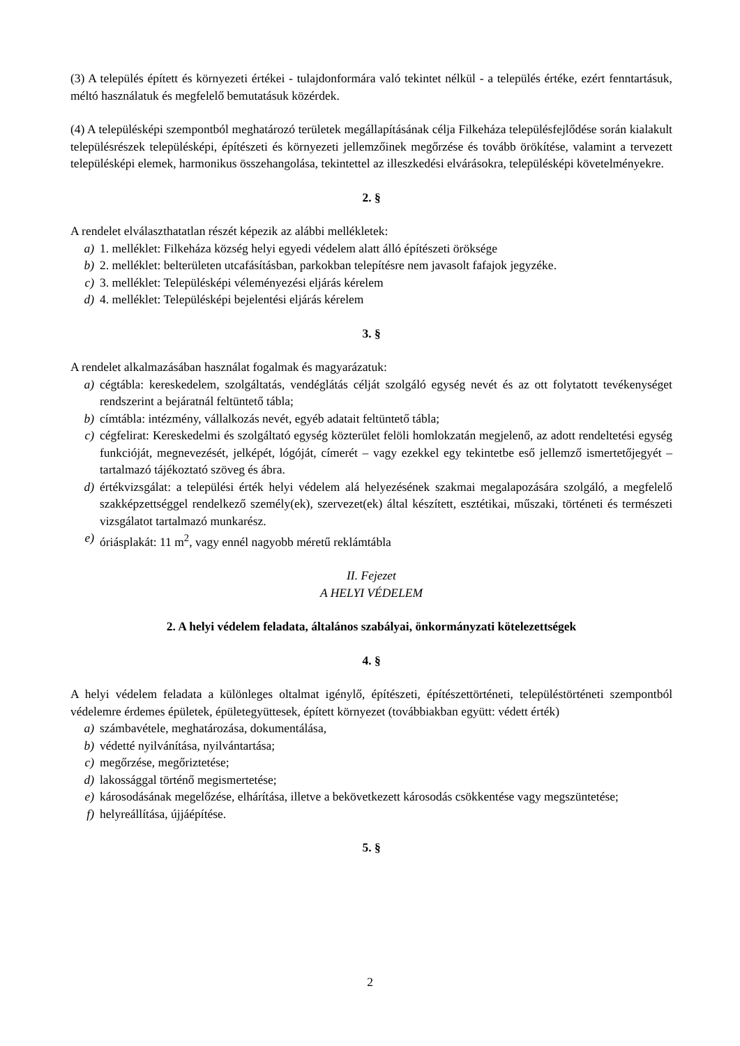(3) A település épített és környezeti értékei - tulajdonformára való tekintet nélkül - a település értéke, ezért fenntartásuk, méltó használatuk és megfelelő bemutatásuk közérdek.
(4) A településképi szempontból meghatározó területek megállapításának célja Filkeháza településfejlődése során kialakult településrészek településképi, építészeti és környezeti jellemzőinek megőrzése és tovább örökítése, valamint a tervezett településképi elemek, harmonikus összehangolása, tekintettel az illeszkedési elvárásokra, településképi követelményekre.
2. §
A rendelet elválaszthatatlan részét képezik az alábbi mellékletek:
a) 1. melléklet: Filkeháza község helyi egyedi védelem alatt álló építészeti öröksége
b) 2. melléklet: belterületen utcafásításban, parkokban telepítésre nem javasolt fafajok jegyzéke.
c) 3. melléklet: Településképi véleményezési eljárás kérelem
d) 4. melléklet: Településképi bejelentési eljárás kérelem
3. §
A rendelet alkalmazásában használat fogalmak és magyarázatuk:
a) cégtábla: kereskedelem, szolgáltatás, vendéglátás célját szolgáló egység nevét és az ott folytatott tevékenységet rendszerint a bejáratnál feltüntető tábla;
b) címtábla: intézmény, vállalkozás nevét, egyéb adatait feltüntető tábla;
c) cégfelirat: Kereskedelmi és szolgáltató egység közterület felöli homlokzatán megjelenő, az adott rendeltetési egység funkcióját, megnevezését, jelképét, lógóját, címerét – vagy ezekkel egy tekintetbe eső jellemző ismertetőjegyét – tartalmazó tájékoztató szöveg és ábra.
d) értékvizsgálat: a települési érték helyi védelem alá helyezésének szakmai megalapozására szolgáló, a megfelelő szakképzettséggel rendelkező személy(ek), szervezet(ek) által készített, esztétikai, műszaki, történeti és természeti vizsgálatot tartalmazó munkarész.
e) óriásplakát: 11 m<sup>2</sup>, vagy ennél nagyobb méretű reklámtábla
II. Fejezet
A HELYI VÉDELEM
2. A helyi védelem feladata, általános szabályai, önkormányzati kötelezettségek
4. §
A helyi védelem feladata a különleges oltalmat igénylő, építészeti, építészettörténeti, településtörténeti szempontból védelemre érdemes épületek, épületegyüttesek, épített környezet (továbbiakban együtt: védett érték)
a) számbavétele, meghatározása, dokumentálása,
b) védetté nyilvánítása, nyilvántartása;
c) megőrzése, megőriztetése;
d) lakossággal történő megismertetése;
e) károsodásának megelőzése, elhárítása, illetve a bekövetkezett károsodás csökkentése vagy megszüntetése;
f) helyreállítása, újjáépítése.
5. §
2